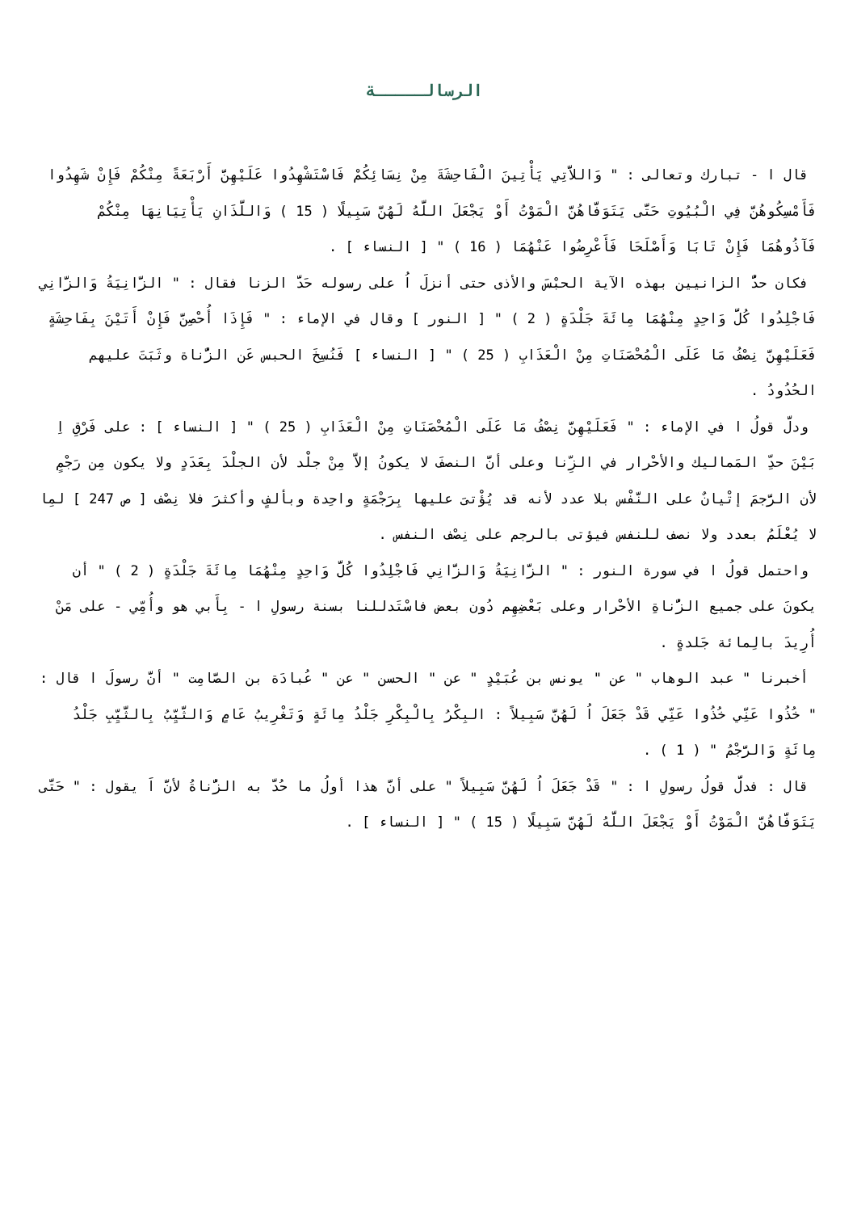الرسالـــــة
قال ا - تبارك وتعالى : " وَاللاَّتِي يَأْتِينَ الْفَاحِشَةَ مِنْ نِسَائِكُمْ فَاسْتَشْهِدُوا عَلَيْهِنَّ أَرْبَعَةً مِنْكُمْ فَإِنْ شَهِدُوا فَأَمْسِكُوهُنَّ فِي الْبُيُوتِ حَتَّى يَتَوَفَّاهُنَّ الْمَوْتُ أَوْ يَجْعَلَ اللَّهُ لَهُنَّ سَبِيلًا ( 15 ) وَاللَّذَانِ يَأْتِيَانِهَا مِنْكُمْ فَآذُوهُمَا فَإِنْ تَابَا وَأَصْلَحَا فَأَعْرِضُوا عَنْهُمَا ( 16 ) " [ النساء ] .
فكان حدُّ الزانيين بهذه الآية الحبْسَ والأذى حتى أنزلَ اُ على رسوله حَدَّ الزنا فقال : " الزَّانِيَةُ وَالزَّانِي فَاجْلِدُوا كُلَّ وَاحِدٍ مِنْهُمَا مِائَةَ جَلْدَةٍ ( 2 ) " [ النور ] وقال في الإماء : " فَإِذَا أُحْصِنَّ فَإِنْ أَتَيْنَ بِفَاحِشَةٍ فَعَلَيْهِنَّ نِصْفُ مَا عَلَى الْمُحْصَنَاتِ مِنْ الْعَذَابِ ( 25 ) " [ النساء ] فَنُسِخَ الحبس عَن الزُّناة وثَبَتَ عليهم الحُدُودُ .
ودلَّ قولُ ا في الإماء : " فَعَلَيْهِنَّ نِصْفُ مَا عَلَى الْمُحْصَنَاتِ مِنْ الْعَذَابِ ( 25 ) " [ النساء ] : على فَرْقِ اِ بَيْنَ حدِّ المَماليك والأحْرار في الزِّنا وعلى أنَّ النصفَ لا يكونُ إلاَّ مِنْ جلْد لأن الجلْدَ بِعَدَدٍ ولا يكون مِن رَجْمٍ لأن الرَّجمَ إتْيانٌ على النَّفْس بلا عدد لأنه قد يُؤْتىَ عليها بِرَجْمَةٍ واحِدة وبألفٍ وأكثرَ فلا نِصْف [ ص 247 ] لمِا لا يُعْلَمُ بعدد ولا نصف للنفس فيؤتى بالرجم على نِصْف النفس .
واحتمل قولُ ا في سورة النور : " الزَّانِيَةُ وَالزَّانِي فَاجْلِدُوا كُلَّ وَاحِدٍ مِنْهُمَا مِائَةَ جَلْدَةٍ ( 2 ) " أن يكونَ على جميع الزُّناةِ الأحْرار وعلى بَعْضِهِم دُون بعض فاسْتَدللنا بسنة رسولِ ا - بِأَبي هو وأُمِّي - على مَنْ أُرِيدَ بالِمائة جَلدةٍ .
أخبرنا " عبد الوهاب " عن " يونس بن عُبَيْدٍ " عن " الحسن " عن " عُبادَة بن الصَّامِت " أنَّ رسولَ ا قال : " خُذُوا عَنِّي خُذُوا عَنِّي قَدْ جَعَلَ اُ لَهُنَّ سَبِيلاً : البِكْرُ بِالْبِكْرِ جَلْدُ مِائَةٍ وَتَغْرِيبُ عَامٍ وَالثَّيِّبُ بِالثَّيِّبِ جَلْدُ مِائَةٍ وَالرَّجْمُ " ( 1 ) .
قال : فدلَّ قولُ رسولِ ا : " قَدْ جَعَلَ اُ لَهُنَّ سَبِيلاً " على أنَّ هذا أولُ ما حُدَّ به الزُّناةُ لأنَّ اَ يقول : " حَتَّى يَتَوَفَّاهُنَّ الْمَوْتُ أَوْ يَجْعَلَ اللَّهُ لَهُنَّ سَبِيلًا ( 15 ) " [ النساء ] .